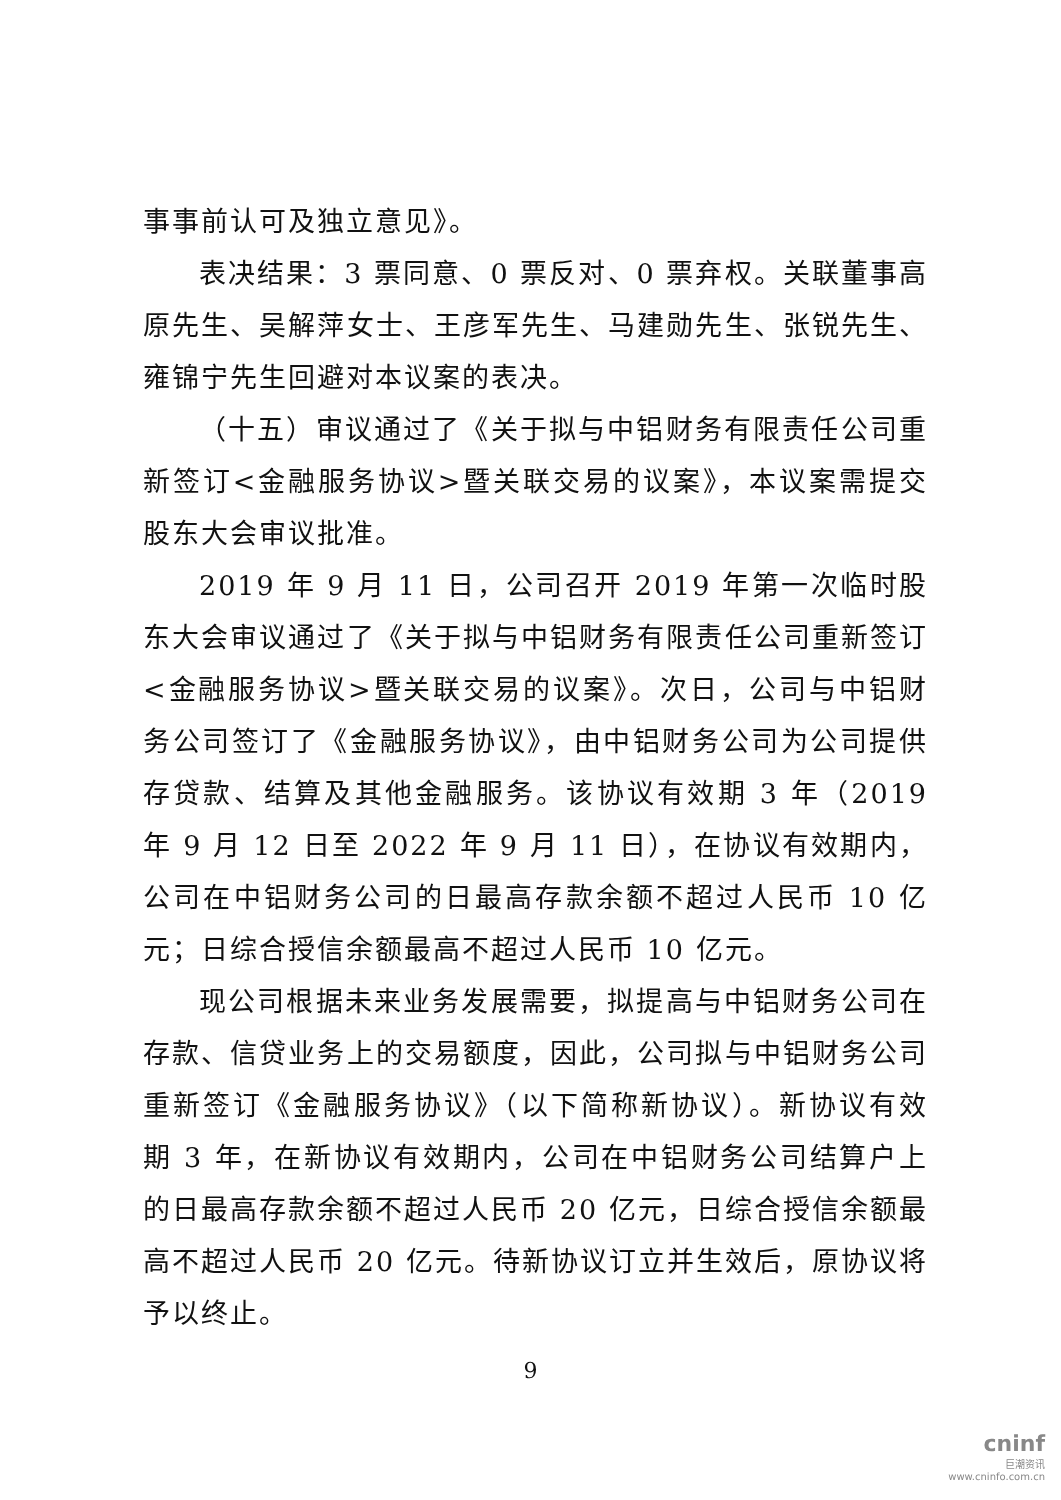事事前认可及独立意见》。
表决结果：3 票同意、0 票反对、0 票弃权。关联董事高原先生、吴解萍女士、王彦军先生、马建勋先生、张锐先生、雍锦宁先生回避对本议案的表决。
（十五）审议通过了《关于拟与中铝财务有限责任公司重新签订<金融服务协议>暨关联交易的议案》，本议案需提交股东大会审议批准。
2019 年 9 月 11 日，公司召开 2019 年第一次临时股东大会审议通过了《关于拟与中铝财务有限责任公司重新签订<金融服务协议>暨关联交易的议案》。次日，公司与中铝财务公司签订了《金融服务协议》，由中铝财务公司为公司提供存贷款、结算及其他金融服务。该协议有效期 3 年（2019 年 9 月 12 日至 2022 年 9 月 11 日），在协议有效期内，公司在中铝财务公司的日最高存款余额不超过人民币 10 亿元；日综合授信余额最高不超过人民币 10 亿元。
现公司根据未来业务发展需要，拟提高与中铝财务公司在存款、信贷业务上的交易额度，因此，公司拟与中铝财务公司重新签订《金融服务协议》（以下简称新协议）。新协议有效期 3 年，在新协议有效期内，公司在中铝财务公司结算户上的日最高存款余额不超过人民币 20 亿元，日综合授信余额最高不超过人民币 20 亿元。待新协议订立并生效后，原协议将予以终止。
9
cninf
巨潮资讯
www.cninfo.com.cn